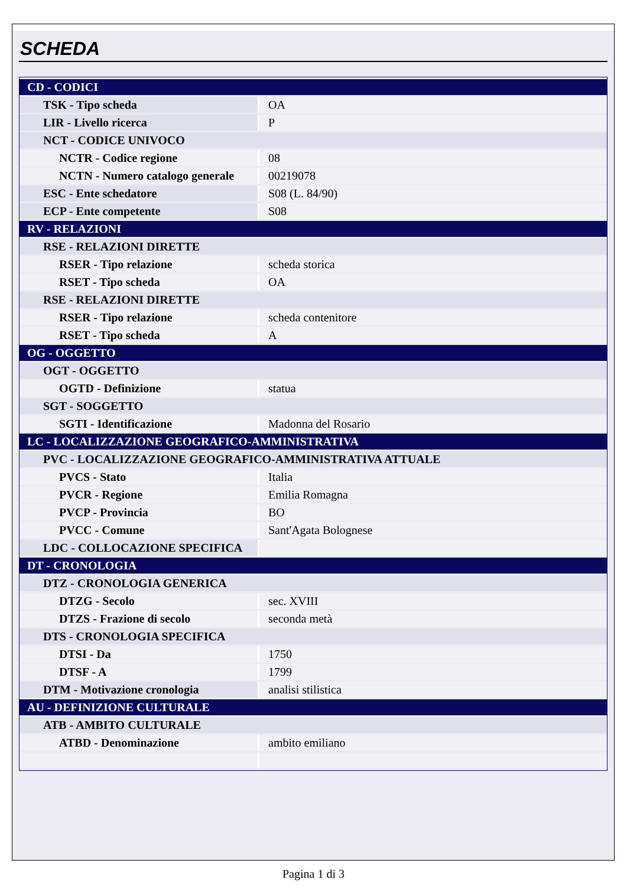SCHEDA
| CD - CODICI | |
| TSK - Tipo scheda | OA |
| LIR - Livello ricerca | P |
| NCT - CODICE UNIVOCO | |
| NCTR - Codice regione | 08 |
| NCTN - Numero catalogo generale | 00219078 |
| ESC - Ente schedatore | S08 (L. 84/90) |
| ECP - Ente competente | S08 |
| RV - RELAZIONI | |
| RSE - RELAZIONI DIRETTE | |
| RSER - Tipo relazione | scheda storica |
| RSET - Tipo scheda | OA |
| RSE - RELAZIONI DIRETTE | |
| RSER - Tipo relazione | scheda contenitore |
| RSET - Tipo scheda | A |
| OG - OGGETTO | |
| OGT - OGGETTO | |
| OGTD - Definizione | statua |
| SGT - SOGGETTO | |
| SGTI - Identificazione | Madonna del Rosario |
| LC - LOCALIZZAZIONE GEOGRAFICO-AMMINISTRATIVA | |
| PVC - LOCALIZZAZIONE GEOGRAFICO-AMMINISTRATIVA ATTUALE | |
| PVCS - Stato | Italia |
| PVCR - Regione | Emilia Romagna |
| PVCP - Provincia | BO |
| PVCC - Comune | Sant'Agata Bolognese |
| LDC - COLLOCAZIONE SPECIFICA | |
| DT - CRONOLOGIA | |
| DTZ - CRONOLOGIA GENERICA | |
| DTZG - Secolo | sec. XVIII |
| DTZS - Frazione di secolo | seconda metà |
| DTS - CRONOLOGIA SPECIFICA | |
| DTSI - Da | 1750 |
| DTSF - A | 1799 |
| DTM - Motivazione cronologia | analisi stilistica |
| AU - DEFINIZIONE CULTURALE | |
| ATB - AMBITO CULTURALE | |
| ATBD - Denominazione | ambito emiliano |
Pagina 1 di 3